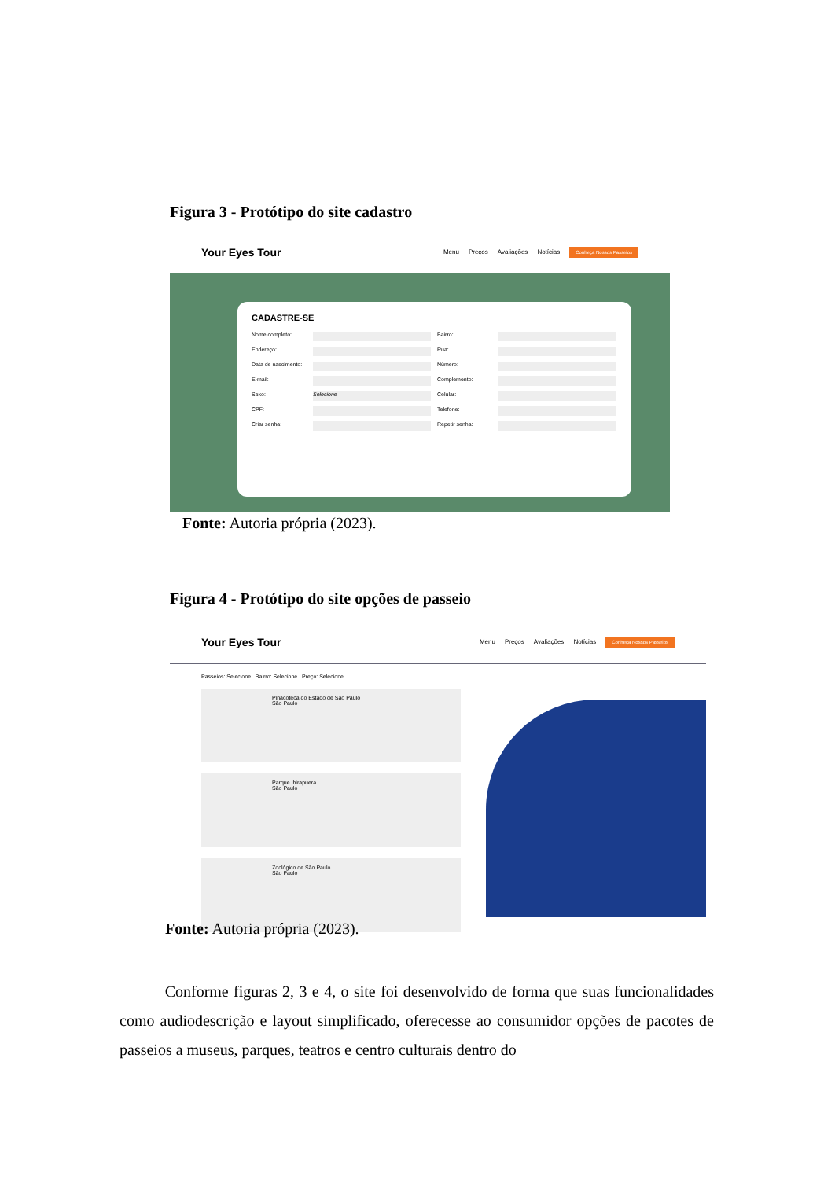Figura 3 - Protótipo do site cadastro
Your Eyes Tour
Menu Preços Avaliações Notícias Conheça Nossos Passeios
CADASTRE-SE
Nome completo: Bairro:
Endereço: Rua:
Data de nascimento: Número:
E-mail: Complemento:
Sexo: Selecione Celular:
CPF: Telefone:
Criar senha: Repetir senha:
Fonte: Autoria própria (2023).
Figura 4 - Protótipo do site opções de passeio
Your Eyes Tour
Menu Preços Avaliações Notícias Conheça Nossos Passeios
Passeios: Selecione Bairro: Selecione Preço: Selecione
Pinacoteca do Estado de São Paulo
São Paulo
Parque Ibirapuera
São Paulo
Zoológico de São Paulo
São Paulo
Fonte: Autoria própria (2023).
Conforme figuras 2, 3 e 4, o site foi desenvolvido de forma que suas funcionalidades como audiodescrição e layout simplificado, oferecesse ao consumidor opções de pacotes de passeios a museus, parques, teatros e centro culturais dentro do